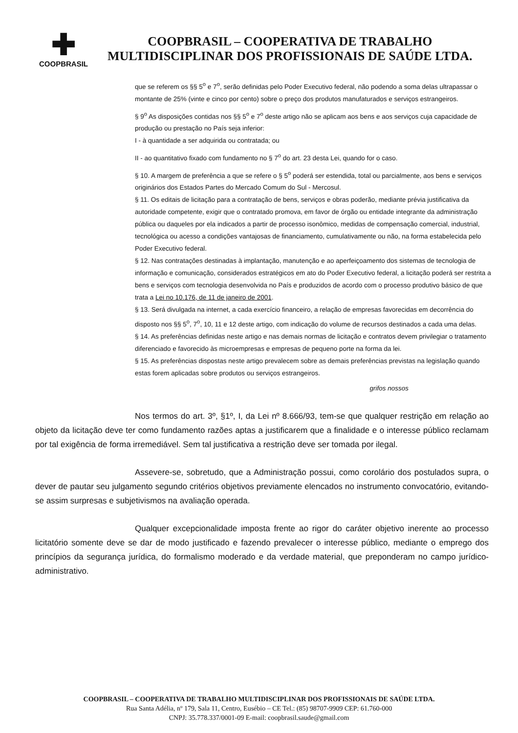✚
COOPBRASIL
COOPBRASIL – COOPERATIVA DE TRABALHO
MULTIDISCIPLINAR DOS PROFISSIONAIS DE SAÚDE LTDA.
que se referem os §§ 5<sup>o</sup> e 7<sup>o</sup>, serão definidas pelo Poder Executivo federal, não podendo a soma delas ultrapassar o montante de 25% (vinte e cinco por cento) sobre o preço dos produtos manufaturados e serviços estrangeiros.
§ 9<sup>o</sup> As disposições contidas nos §§ 5<sup>o</sup> e 7<sup>o</sup> deste artigo não se aplicam aos bens e aos serviços cuja capacidade de produção ou prestação no País seja inferior:
I - à quantidade a ser adquirida ou contratada; ou
II - ao quantitativo fixado com fundamento no § 7<sup>o</sup> do art. 23 desta Lei, quando for o caso.
§ 10. A margem de preferência a que se refere o § 5<sup>o</sup> poderá ser estendida, total ou parcialmente, aos bens e serviços originários dos Estados Partes do Mercado Comum do Sul - Mercosul.
§ 11. Os editais de licitação para a contratação de bens, serviços e obras poderão, mediante prévia justificativa da autoridade competente, exigir que o contratado promova, em favor de órgão ou entidade integrante da administração pública ou daqueles por ela indicados a partir de processo isonômico, medidas de compensação comercial, industrial, tecnológica ou acesso a condições vantajosas de financiamento, cumulativamente ou não, na forma estabelecida pelo Poder Executivo federal.
§ 12. Nas contratações destinadas à implantação, manutenção e ao aperfeiçoamento dos sistemas de tecnologia de informação e comunicação, considerados estratégicos em ato do Poder Executivo federal, a licitação poderá ser restrita a bens e serviços com tecnologia desenvolvida no País e produzidos de acordo com o processo produtivo básico de que trata a Lei no 10.176, de 11 de janeiro de 2001.
§ 13. Será divulgada na internet, a cada exercício financeiro, a relação de empresas favorecidas em decorrência do disposto nos §§ 5<sup>o</sup>, 7<sup>o</sup>, 10, 11 e 12 deste artigo, com indicação do volume de recursos destinados a cada uma delas.
§ 14. As preferências definidas neste artigo e nas demais normas de licitação e contratos devem privilegiar o tratamento diferenciado e favorecido às microempresas e empresas de pequeno porte na forma da lei.
§ 15. As preferências dispostas neste artigo prevalecem sobre as demais preferências previstas na legislação quando estas forem aplicadas sobre produtos ou serviços estrangeiros.
grifos nossos
Nos termos do art. 3º, §1º, I, da Lei nº 8.666/93, tem-se que qualquer restrição em relação ao objeto da licitação deve ter como fundamento razões aptas a justificarem que a finalidade e o interesse público reclamam por tal exigência de forma irremediável. Sem tal justificativa a restrição deve ser tomada por ilegal.
Assevere-se, sobretudo, que a Administração possui, como corolário dos postulados supra, o dever de pautar seu julgamento segundo critérios objetivos previamente elencados no instrumento convocatório, evitando-se assim surpresas e subjetivismos na avaliação operada.
Qualquer excepcionalidade imposta frente ao rigor do caráter objetivo inerente ao processo licitatório somente deve se dar de modo justificado e fazendo prevalecer o interesse público, mediante o emprego dos princípios da segurança jurídica, do formalismo moderado e da verdade material, que preponderam no campo jurídico-administrativo.
COOPBRASIL – COOPERATIVA DE TRABALHO MULTIDISCIPLINAR DOS PROFISSIONAIS DE SAÚDE LTDA.
Rua Santa Adélia, nº 179, Sala 11, Centro, Eusébio – CE Tel.: (85) 98707-9909 CEP: 61.760-000
CNPJ: 35.778.337/0001-09 E-mail: coopbrasil.saude@gmail.com